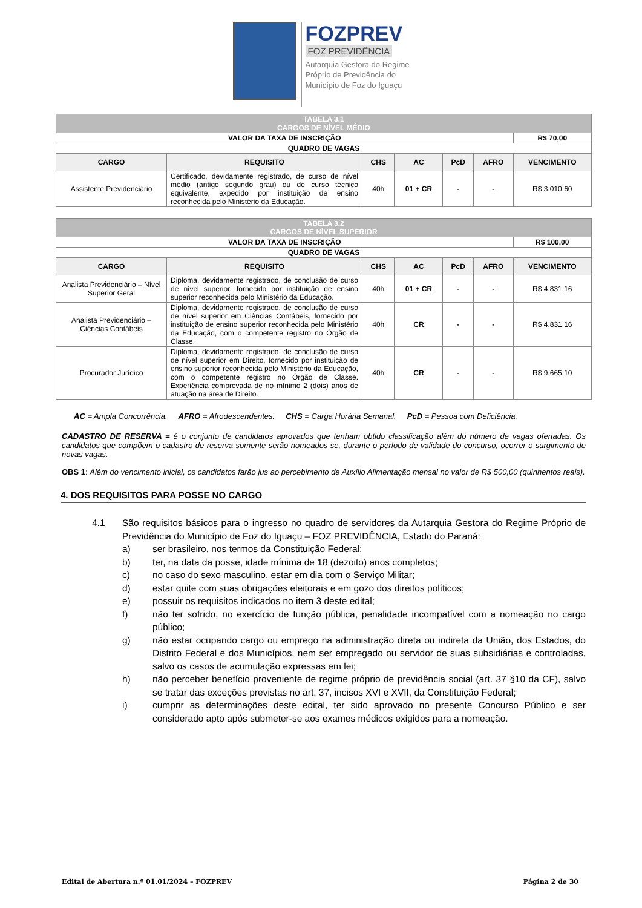FOZPREV
FOZ PREVIDÊNCIA
Autarquia Gestora do Regime
Próprio de Previdência do
Município de Foz do Iguaçu
| TABELA 3.1 CARGOS DE NÍVEL MÉDIO | | | | | | |
| VALOR DA TAXA DE INSCRIÇÃO | | | | | | R$ 70,00 |
| QUADRO DE VAGAS | | | | | | |
| CARGO | REQUISITO | CHS | AC | PcD | AFRO | VENCIMENTO |
| Assistente Previdenciário | Certificado, devidamente registrado, de curso de nível médio (antigo segundo grau) ou de curso técnico equivalente, expedido por instituição de ensino reconhecida pelo Ministério da Educação. | 40h | 01 + CR | - | - | R$ 3.010,60 |
| TABELA 3.2 CARGOS DE NÍVEL SUPERIOR | | | | | | |
| VALOR DA TAXA DE INSCRIÇÃO | | | | | | R$ 100,00 |
| QUADRO DE VAGAS | | | | | | |
| CARGO | REQUISITO | CHS | AC | PcD | AFRO | VENCIMENTO |
| Analista Previdenciário – Nível Superior Geral | Diploma, devidamente registrado, de conclusão de curso de nível superior, fornecido por instituição de ensino superior reconhecida pelo Ministério da Educação. | 40h | 01 + CR | - | - | R$ 4.831,16 |
| Analista Previdenciário – Ciências Contábeis | Diploma, devidamente registrado, de conclusão de curso de nível superior em Ciências Contábeis, fornecido por instituição de ensino superior reconhecida pelo Ministério da Educação, com o competente registro no Órgão de Classe. | 40h | CR | - | - | R$ 4.831,16 |
| Procurador Jurídico | Diploma, devidamente registrado, de conclusão de curso de nível superior em Direito, fornecido por instituição de ensino superior reconhecida pelo Ministério da Educação, com o competente registro no Órgão de Classe. Experiência comprovada de no mínimo 2 (dois) anos de atuação na área de Direito. | 40h | CR | - | - | R$ 9.665,10 |
AC = Ampla Concorrência. AFRO = Afrodescendentes. CHS = Carga Horária Semanal. PcD = Pessoa com Deficiência.
CADASTRO DE RESERVA = é o conjunto de candidatos aprovados que tenham obtido classificação além do número de vagas ofertadas. Os candidatos que compõem o cadastro de reserva somente serão nomeados se, durante o período de validade do concurso, ocorrer o surgimento de novas vagas.
OBS 1: Além do vencimento inicial, os candidatos farão jus ao percebimento de Auxílio Alimentação mensal no valor de R$ 500,00 (quinhentos reais).
4. DOS REQUISITOS PARA POSSE NO CARGO
4.1 São requisitos básicos para o ingresso no quadro de servidores da Autarquia Gestora do Regime Próprio de Previdência do Município de Foz do Iguaçu – FOZ PREVIDÊNCIA, Estado do Paraná:
a) ser brasileiro, nos termos da Constituição Federal;
b) ter, na data da posse, idade mínima de 18 (dezoito) anos completos;
c) no caso do sexo masculino, estar em dia com o Serviço Militar;
d) estar quite com suas obrigações eleitorais e em gozo dos direitos políticos;
e) possuir os requisitos indicados no item 3 deste edital;
f) não ter sofrido, no exercício de função pública, penalidade incompatível com a nomeação no cargo público;
g) não estar ocupando cargo ou emprego na administração direta ou indireta da União, dos Estados, do Distrito Federal e dos Municípios, nem ser empregado ou servidor de suas subsidiárias e controladas, salvo os casos de acumulação expressas em lei;
h) não perceber benefício proveniente de regime próprio de previdência social (art. 37 §10 da CF), salvo se tratar das exceções previstas no art. 37, incisos XVI e XVII, da Constituição Federal;
i) cumprir as determinações deste edital, ter sido aprovado no presente Concurso Público e ser considerado apto após submeter-se aos exames médicos exigidos para a nomeação.
Edital de Abertura n.º 01.01/2024 – FOZPREV Página 2 de 30